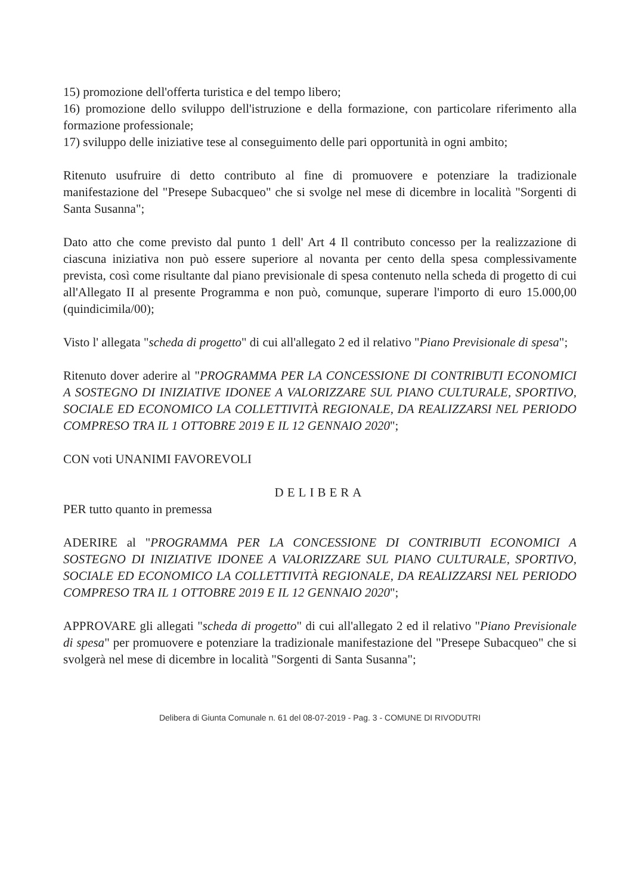15) promozione dell'offerta turistica e del tempo libero;
16) promozione dello sviluppo dell'istruzione e della formazione, con particolare riferimento alla formazione professionale;
17) sviluppo delle iniziative tese al conseguimento delle pari opportunità in ogni ambito;
Ritenuto usufruire di detto contributo al fine di promuovere e potenziare la tradizionale manifestazione del "Presepe Subacqueo" che si svolge nel mese di dicembre in località "Sorgenti di Santa Susanna";
Dato atto che come previsto dal punto 1 dell' Art 4 Il contributo concesso per la realizzazione di ciascuna iniziativa non può essere superiore al novanta per cento della spesa complessivamente prevista, così come risultante dal piano previsionale di spesa contenuto nella scheda di progetto di cui all'Allegato II al presente Programma e non può, comunque, superare l'importo di euro 15.000,00 (quindicimila/00);
Visto l' allegata "scheda di progetto" di cui all'allegato 2 ed il relativo "Piano Previsionale di spesa";
Ritenuto dover aderire al "PROGRAMMA PER LA CONCESSIONE DI CONTRIBUTI ECONOMICI A SOSTEGNO DI INIZIATIVE IDONEE A VALORIZZARE SUL PIANO CULTURALE, SPORTIVO, SOCIALE ED ECONOMICO LA COLLETTIVITÀ REGIONALE, DA REALIZZARSI NEL PERIODO COMPRESO TRA IL 1 OTTOBRE 2019 E IL 12 GENNAIO 2020";
CON voti UNANIMI FAVOREVOLI
DELIBERA
PER tutto quanto in premessa
ADERIRE al "PROGRAMMA PER LA CONCESSIONE DI CONTRIBUTI ECONOMICI A SOSTEGNO DI INIZIATIVE IDONEE A VALORIZZARE SUL PIANO CULTURALE, SPORTIVO, SOCIALE ED ECONOMICO LA COLLETTIVITÀ REGIONALE, DA REALIZZARSI NEL PERIODO COMPRESO TRA IL 1 OTTOBRE 2019 E IL 12 GENNAIO 2020";
APPROVARE gli allegati "scheda di progetto" di cui all'allegato 2 ed il relativo "Piano Previsionale di spesa" per promuovere e potenziare la tradizionale manifestazione del "Presepe Subacqueo" che si svolgerà nel mese di dicembre in località "Sorgenti di Santa Susanna";
Delibera di Giunta Comunale n. 61 del 08-07-2019 - Pag. 3 - COMUNE DI RIVODUTRI